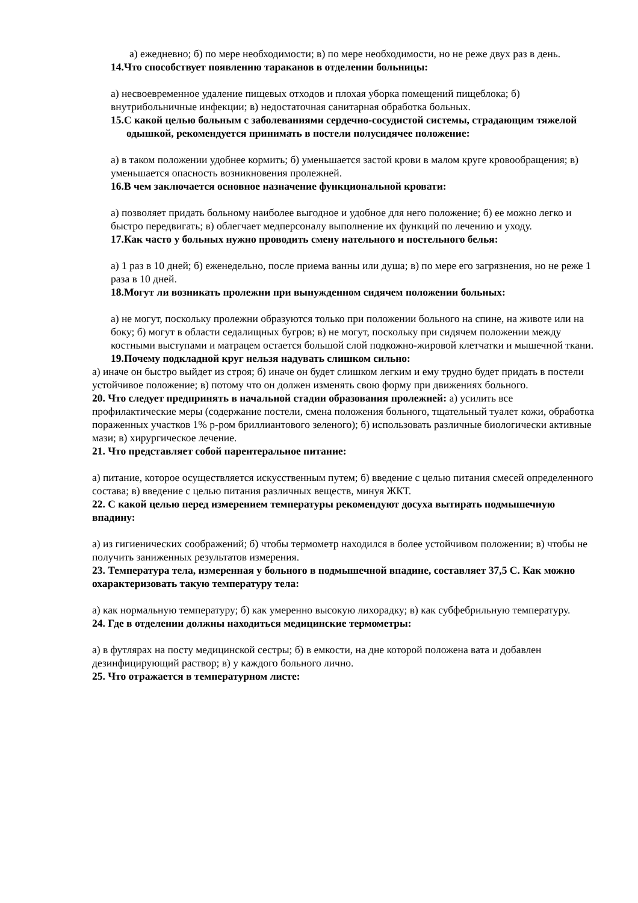а) ежедневно; б) по мере необходимости; в) по мере необходимости, но не реже двух раз в день.
14.Что способствует появлению тараканов в отделении больницы:
а) несвоевременное удаление пищевых отходов и плохая уборка помещений пищеблока; б) внутрибольничные инфекции; в) недостаточная санитарная обработка больных.
15.С какой целью больным с заболеваниями сердечно-сосудистой системы, страдающим тяжелой одышкой, рекомендуется принимать в постели полусидячее положение:
а) в таком положении удобнее кормить; б) уменьшается застой крови в малом круге кровообращения; в) уменьшается опасность возникновения пролежней.
16.В чем заключается основное назначение функциональной кровати:
а) позволяет придать больному наиболее выгодное и удобное для него положение; б) ее можно легко и быстро передвигать; в) облегчает медперсоналу выполнение их функций по лечению и уходу.
17.Как часто у больных нужно проводить смену нательного и постельного белья:
а) 1 раз в 10 дней; б) еженедельно, после приема ванны или душа; в) по мере его загрязнения, но не реже 1 раза в 10 дней.
18.Могут ли возникать пролежни при вынужденном сидячем положении больных:
а) не могут, поскольку пролежни образуются только при положении больного на спине, на животе или на боку; б) могут в области седалищных бугров; в) не могут, поскольку при сидячем положении между костными выступами и матрацем остается большой слой подкожно-жировой клетчатки и мышечной ткани.
19.Почему подкладной круг нельзя надувать слишком сильно:
а) иначе он быстро выйдет из строя; б) иначе он будет слишком легким и ему трудно будет придать в постели устойчивое положение; в) потому что он должен изменять свою форму при движениях больного.
20. Что следует предпринять в начальной стадии образования пролежней: а) усилить все профилактические меры (содержание постели, смена положения больного, тщательный туалет кожи, обработка пораженных участков 1% р-ром бриллиантового зеленого); б) использовать различные биологически активные мази; в) хирургическое лечение.
21. Что представляет собой парентеральное питание:
а) питание, которое осуществляется искусственным путем; б) введение с целью питания смесей определенного состава; в) введение с целью питания различных веществ, минуя ЖКТ.
22. С какой целью перед измерением температуры рекомендуют досуха вытирать подмышечную впадину:
а) из гигиенических соображений; б) чтобы термометр находился в более устойчивом положении; в) чтобы не получить заниженных результатов измерения.
23. Температура тела, измеренная у больного в подмышечной впадине, составляет 37,5 С. Как можно охарактеризовать такую температуру тела:
а) как нормальную температуру; б) как умеренно высокую лихорадку; в) как субфебрильную температуру.
24. Где в отделении должны находиться медицинские термометры:
а) в футлярах на посту медицинской сестры; б) в емкости, на дне которой положена вата и добавлен дезинфицирующий раствор; в) у каждого больного лично.
25. Что отражается в температурном листе: